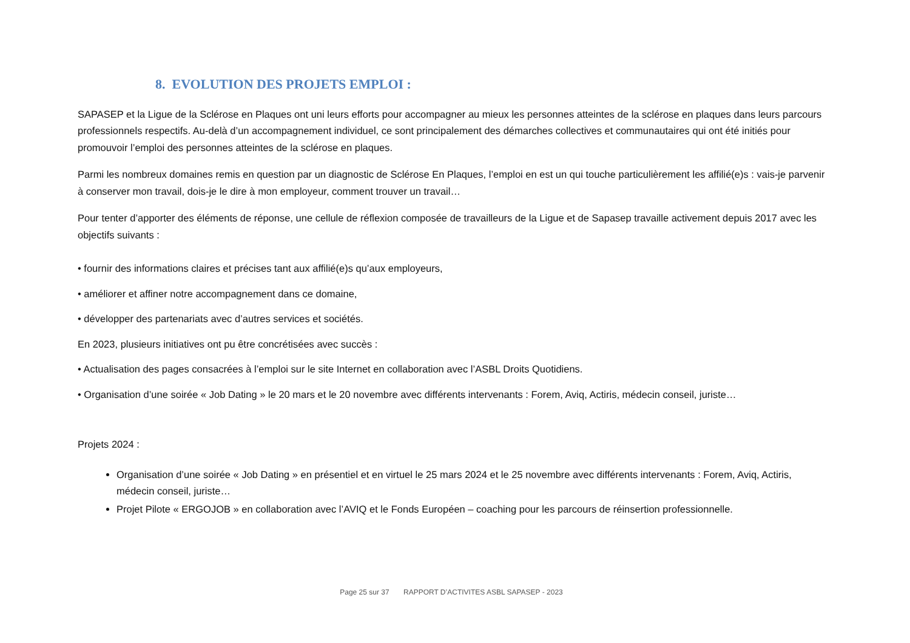8. EVOLUTION DES PROJETS EMPLOI :
SAPASEP et la Ligue de la Sclérose en Plaques ont uni leurs efforts pour accompagner au mieux les personnes atteintes de la sclérose en plaques dans leurs parcours professionnels respectifs. Au-delà d’un accompagnement individuel, ce sont principalement des démarches collectives et communautaires qui ont été initiés pour promouvoir l’emploi des personnes atteintes de la sclérose en plaques.
Parmi les nombreux domaines remis en question par un diagnostic de Sclérose En Plaques, l’emploi en est un qui touche particulièrement les affilié(e)s : vais-je parvenir à conserver mon travail, dois-je le dire à mon employeur, comment trouver un travail…
Pour tenter d’apporter des éléments de réponse, une cellule de réflexion composée de travailleurs de la Ligue et de Sapasep travaille activement depuis 2017 avec les objectifs suivants :
• fournir des informations claires et précises tant aux affilié(e)s qu’aux employeurs,
• améliorer et affiner notre accompagnement dans ce domaine,
• développer des partenariats avec d’autres services et sociétés.
En 2023, plusieurs initiatives ont pu être concrétisées avec succès :
• Actualisation des pages consacrées à l’emploi sur le site Internet en collaboration avec l’ASBL Droits Quotidiens.
• Organisation d’une soirée « Job Dating » le 20 mars et le 20 novembre avec différents intervenants : Forem, Aviq, Actiris, médecin conseil, juriste…
Projets 2024 :
Organisation d’une soirée « Job Dating » en présentiel et en virtuel le 25 mars 2024 et le 25 novembre avec différents intervenants : Forem, Aviq, Actiris, médecin conseil, juriste…
Projet Pilote « ERGOJOB » en collaboration avec l’AVIQ et le Fonds Européen – coaching pour les parcours de réinsertion professionnelle.
Page 25 sur 37 RAPPORT D’ACTIVITES ASBL SAPASEP - 2023